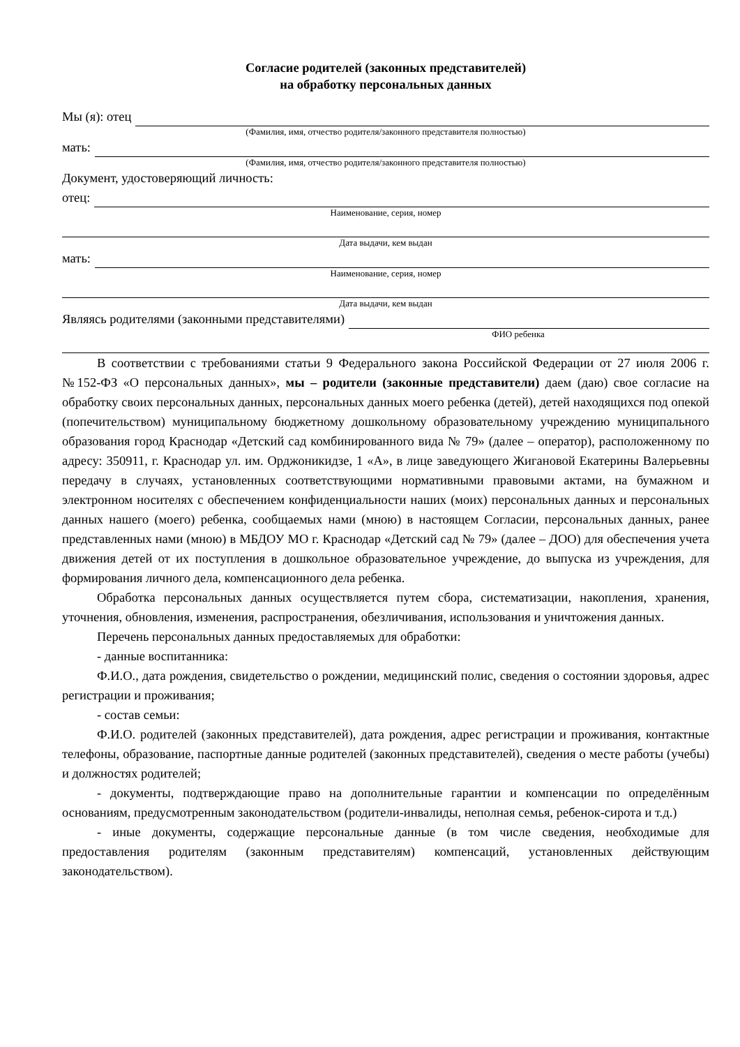Согласие родителей (законных представителей)
на обработку персональных данных
Мы (я): отец
(Фамилия, имя, отчество родителя/законного представителя полностью)
мать:
(Фамилия, имя, отчество родителя/законного представителя полностью)
Документ, удостоверяющий личность:
отец:
Наименование, серия, номер
Дата выдачи, кем выдан
мать:
Наименование, серия, номер
Дата выдачи, кем выдан
Являясь родителями (законными представителями)
ФИО ребенка
В соответствии с требованиями статьи 9 Федерального закона Российской Федерации от 27 июля 2006 г. №152-ФЗ «О персональных данных», мы – родители (законные представители) даем (даю) свое согласие на обработку своих персональных данных, персональных данных моего ребенка (детей), детей находящихся под опекой (попечительством) муниципальному бюджетному дошкольному образовательному учреждению муниципального образования город Краснодар «Детский сад комбинированного вида № 79» (далее – оператор), расположенному по адресу: 350911, г. Краснодар ул. им. Орджоникидзе, 1 «А», в лице заведующего Жигановой Екатерины Валерьевны передачу в случаях, установленных соответствующими нормативными правовыми актами, на бумажном и электронном носителях с обеспечением конфиденциальности наших (моих) персональных данных и персональных данных нашего (моего) ребенка, сообщаемых нами (мною) в настоящем Согласии, персональных данных, ранее представленных нами (мною) в МБДОУ МО г. Краснодар «Детский сад № 79» (далее – ДОО) для обеспечения учета движения детей от их поступления в дошкольное образовательное учреждение, до выпуска из учреждения, для формирования личного дела, компенсационного дела ребенка.
Обработка персональных данных осуществляется путем сбора, систематизации, накопления, хранения, уточнения, обновления, изменения, распространения, обезличивания, использования и уничтожения данных.
Перечень персональных данных предоставляемых для обработки:
- данные воспитанника:
Ф.И.О., дата рождения, свидетельство о рождении, медицинский полис, сведения о состоянии здоровья, адрес регистрации и проживания;
- состав семьи:
Ф.И.О. родителей (законных представителей), дата рождения, адрес регистрации и проживания, контактные телефоны, образование, паспортные данные родителей (законных представителей), сведения о месте работы (учебы) и должностях родителей;
- документы, подтверждающие право на дополнительные гарантии и компенсации по определённым основаниям, предусмотренным законодательством (родители-инвалиды, неполная семья, ребенок-сирота и т.д.)
- иные документы, содержащие персональные данные (в том числе сведения, необходимые для предоставления родителям (законным представителям) компенсаций, установленных действующим законодательством).